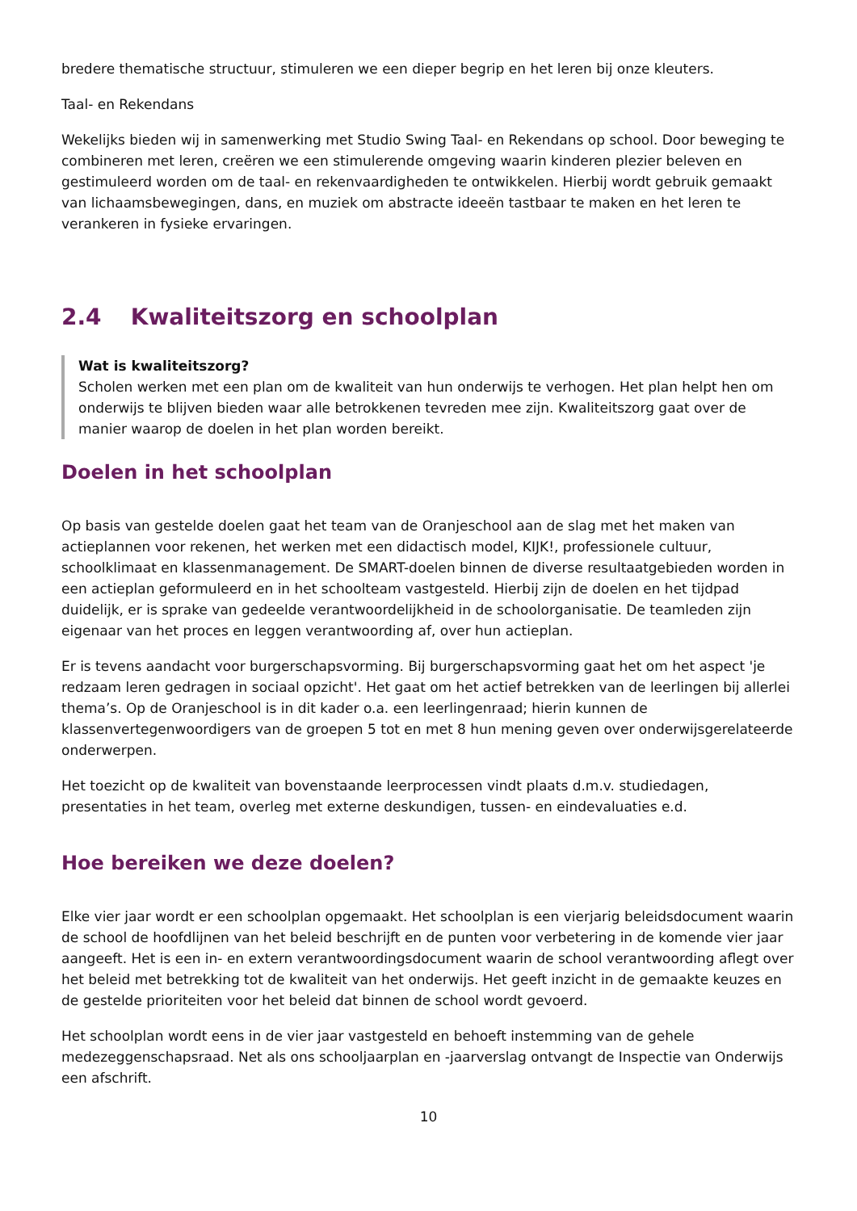bredere thematische structuur, stimuleren we een dieper begrip en het leren bij onze kleuters.
Taal- en Rekendans
Wekelijks bieden wij in samenwerking met Studio Swing Taal- en Rekendans op school. Door beweging te combineren met leren, creëren we een stimulerende omgeving waarin kinderen plezier beleven en gestimuleerd worden om de taal- en rekenvaardigheden te ontwikkelen. Hierbij wordt gebruik gemaakt van lichaamsbewegingen, dans, en muziek om abstracte ideeën tastbaar te maken en het leren te verankeren in fysieke ervaringen.
2.4 Kwaliteitszorg en schoolplan
Wat is kwaliteitszorg?
Scholen werken met een plan om de kwaliteit van hun onderwijs te verhogen. Het plan helpt hen om onderwijs te blijven bieden waar alle betrokkenen tevreden mee zijn. Kwaliteitszorg gaat over de manier waarop de doelen in het plan worden bereikt.
Doelen in het schoolplan
Op basis van gestelde doelen gaat het team van de Oranjeschool aan de slag met het maken van actieplannen voor rekenen, het werken met een didactisch model, KIJK!, professionele cultuur, schoolklimaat en klassenmanagement. De SMART-doelen binnen de diverse resultaatgebieden worden in een actieplan geformuleerd en in het schoolteam vastgesteld. Hierbij zijn de doelen en het tijdpad duidelijk, er is sprake van gedeelde verantwoordelijkheid in de schoolorganisatie. De teamleden zijn eigenaar van het proces en leggen verantwoording af, over hun actieplan.
Er is tevens aandacht voor burgerschapsvorming. Bij burgerschapsvorming gaat het om het aspect 'je redzaam leren gedragen in sociaal opzicht'. Het gaat om het actief betrekken van de leerlingen bij allerlei thema’s. Op de Oranjeschool is in dit kader o.a. een leerlingenraad; hierin kunnen de klassenvertegenwoordigers van de groepen 5 tot en met 8 hun mening geven over onderwijsgerelateerde onderwerpen.
Het toezicht op de kwaliteit van bovenstaande leerprocessen vindt plaats d.m.v. studiedagen, presentaties in het team, overleg met externe deskundigen, tussen- en eindevaluaties e.d.
Hoe bereiken we deze doelen?
Elke vier jaar wordt er een schoolplan opgemaakt. Het schoolplan is een vierjarig beleidsdocument waarin de school de hoofdlijnen van het beleid beschrijft en de punten voor verbetering in de komende vier jaar aangeeft. Het is een in- en extern verantwoordingsdocument waarin de school verantwoording aflegt over het beleid met betrekking tot de kwaliteit van het onderwijs. Het geeft inzicht in de gemaakte keuzes en de gestelde prioriteiten voor het beleid dat binnen de school wordt gevoerd.
Het schoolplan wordt eens in de vier jaar vastgesteld en behoeft instemming van de gehele medezeggenschapsraad. Net als ons schooljaarplan en -jaarverslag ontvangt de Inspectie van Onderwijs een afschrift.
10